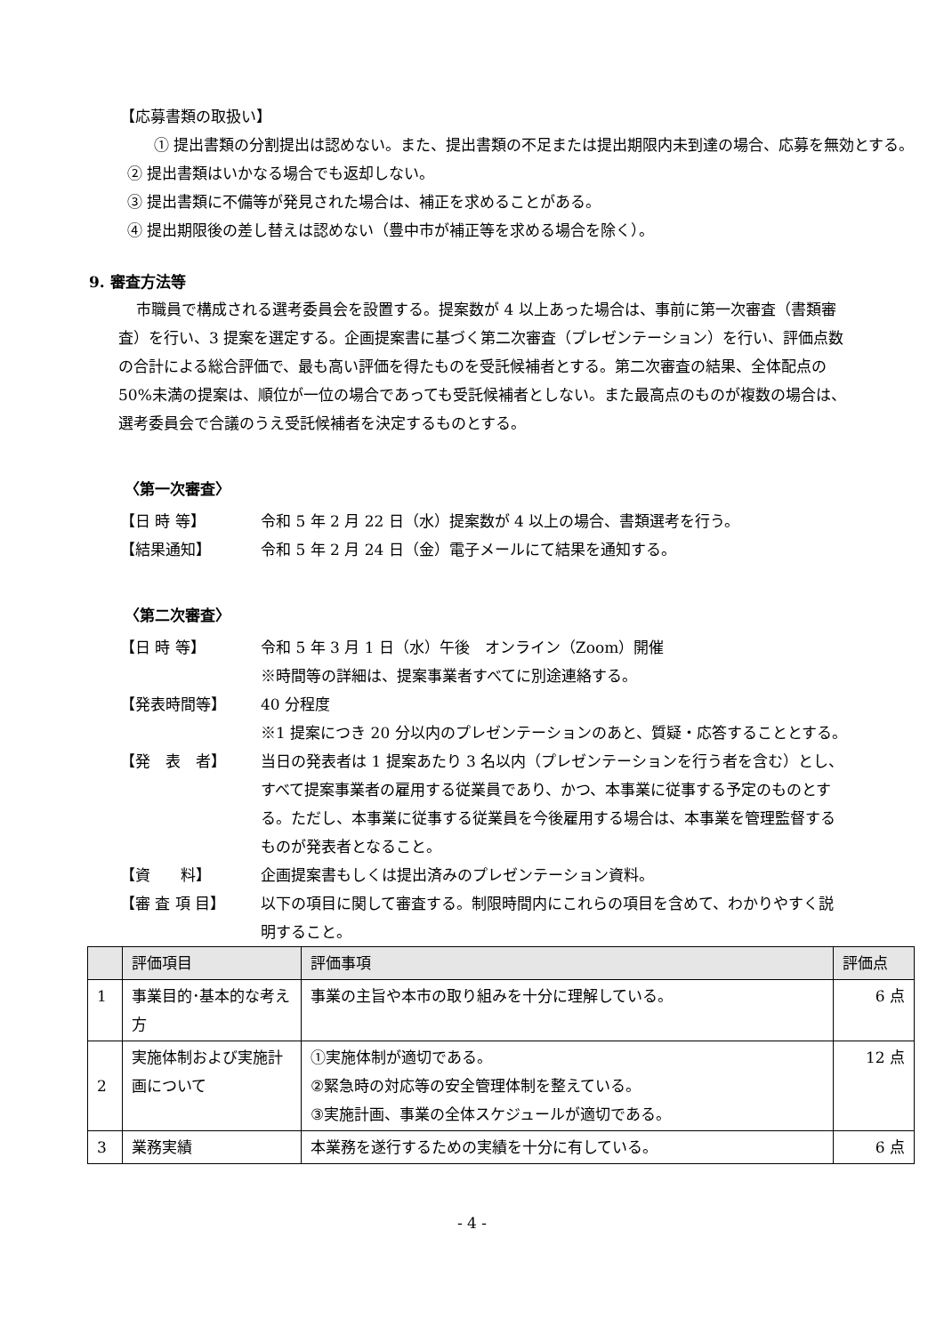【応募書類の取扱い】
① 提出書類の分割提出は認めない。また、提出書類の不足または提出期限内未到達の場合、応募を無効とする。
② 提出書類はいかなる場合でも返却しない。
③ 提出書類に不備等が発見された場合は、補正を求めることがある。
④ 提出期限後の差し替えは認めない（豊中市が補正等を求める場合を除く）。
9. 審査方法等
市職員で構成される選考委員会を設置する。提案数が 4 以上あった場合は、事前に第一次審査（書類審査）を行い、3 提案を選定する。企画提案書に基づく第二次審査（プレゼンテーション）を行い、評価点数の合計による総合評価で、最も高い評価を得たものを受託候補者とする。第二次審査の結果、全体配点の 50%未満の提案は、順位が一位の場合であっても受託候補者としない。また最高点のものが複数の場合は、選考委員会で合議のうえ受託候補者を決定するものとする。
〈第一次審査〉
【日 時 等】 令和 5 年 2 月 22 日（水）提案数が 4 以上の場合、書類選考を行う。
【結果通知】 令和 5 年 2 月 24 日（金）電子メールにて結果を通知する。
〈第二次審査〉
【日 時 等】 令和 5 年 3 月 1 日（水）午後　オンライン（Zoom）開催
※時間等の詳細は、提案事業者すべてに別途連絡する。
【発表時間等】 40 分程度
※1 提案につき 20 分以内のプレゼンテーションのあと、質疑・応答することとする。
【発　表　者】 当日の発表者は 1 提案あたり 3 名以内（プレゼンテーションを行う者を含む）とし、すべて提案事業者の雇用する従業員であり、かつ、本事業に従事する予定のものとする。ただし、本事業に従事する従業員を今後雇用する場合は、本事業を管理監督するものが発表者となること。
【資　　料】 企画提案書もしくは提出済みのプレゼンテーション資料。
【審 査 項 目】 以下の項目に関して審査する。制限時間内にこれらの項目を含めて、わかりやすく説明すること。
| | 評価項目 | 評価事項 | 評価点 |
| --- | --- | --- | --- |
| 1 | 事業目的･基本的な考え方 | 事業の主旨や本市の取り組みを十分に理解している。 | 6 点 |
| 2 | 実施体制および実施計画について | ①実施体制が適切である。 ②緊急時の対応等の安全管理体制を整えている。 ③実施計画、事業の全体スケジュールが適切である。 | 12 点 |
| 3 | 業務実績 | 本業務を遂行するための実績を十分に有している。 | 6 点 |
- 4 -